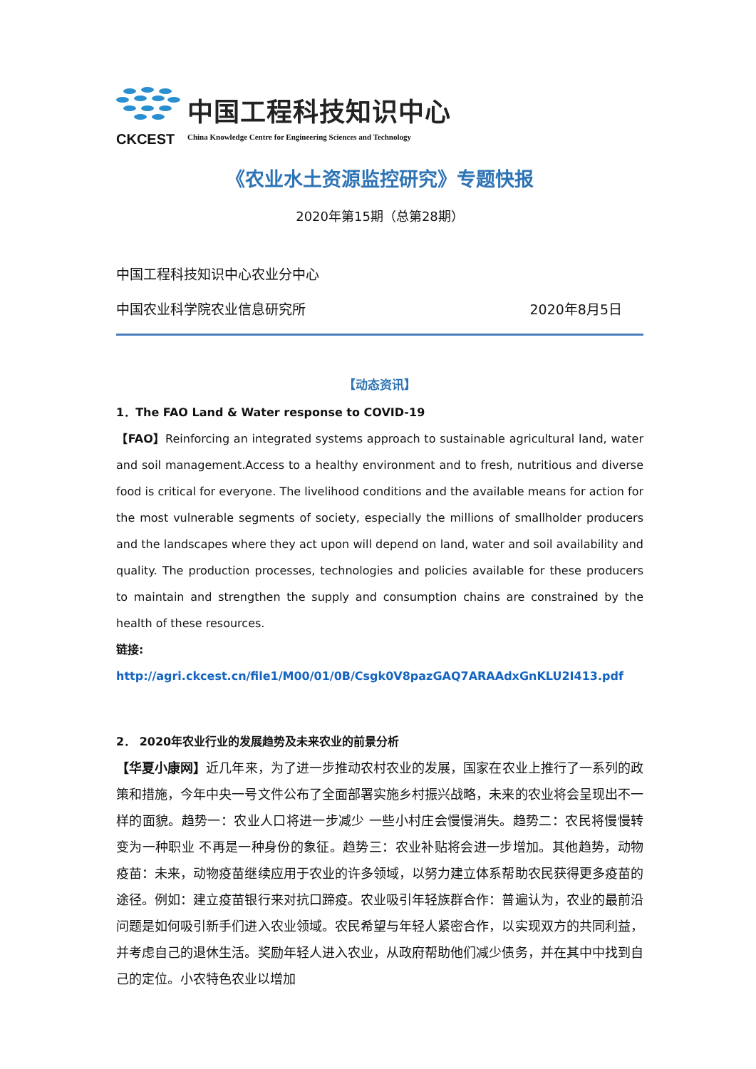CKCEST
中国工程科技知识中心
China Knowledge Centre for Engineering Sciences and Technology
《农业水土资源监控研究》专题快报
2020年第15期（总第28期）
中国工程科技知识中心农业分中心
中国农业科学院农业信息研究所 2020年8月5日
【动态资讯】
1．The FAO Land & Water response to COVID-19
【FAO】Reinforcing an integrated systems approach to sustainable agricultural land, water and soil management.Access to a healthy environment and to fresh, nutritious and diverse food is critical for everyone. The livelihood conditions and the available means for action for the most vulnerable segments of society, especially the millions of smallholder producers and the landscapes where they act upon will depend on land, water and soil availability and quality. The production processes, technologies and policies available for these producers to maintain and strengthen the supply and consumption chains are constrained by the health of these resources.
链接:
http://agri.ckcest.cn/file1/M00/01/0B/Csgk0V8pazGAQ7ARAAdxGnKLU2I413.pdf
2． 2020年农业行业的发展趋势及未来农业的前景分析
【华夏小康网】近几年来，为了进一步推动农村农业的发展，国家在农业上推行了一系列的政策和措施，今年中央一号文件公布了全面部署实施乡村振兴战略，未来的农业将会呈现出不一样的面貌。趋势一：农业人口将进一步减少 一些小村庄会慢慢消失。趋势二：农民将慢慢转变为一种职业 不再是一种身份的象征。趋势三：农业补贴将会进一步增加。其他趋势，动物疫苗：未来，动物疫苗继续应用于农业的许多领域，以努力建立体系帮助农民获得更多疫苗的途径。例如：建立疫苗银行来对抗口蹄疫。农业吸引年轻族群合作：普遍认为，农业的最前沿问题是如何吸引新手们进入农业领域。农民希望与年轻人紧密合作，以实现双方的共同利益，并考虑自己的退休生活。奖励年轻人进入农业，从政府帮助他们减少债务，并在其中中找到自己的定位。小农特色农业以增加